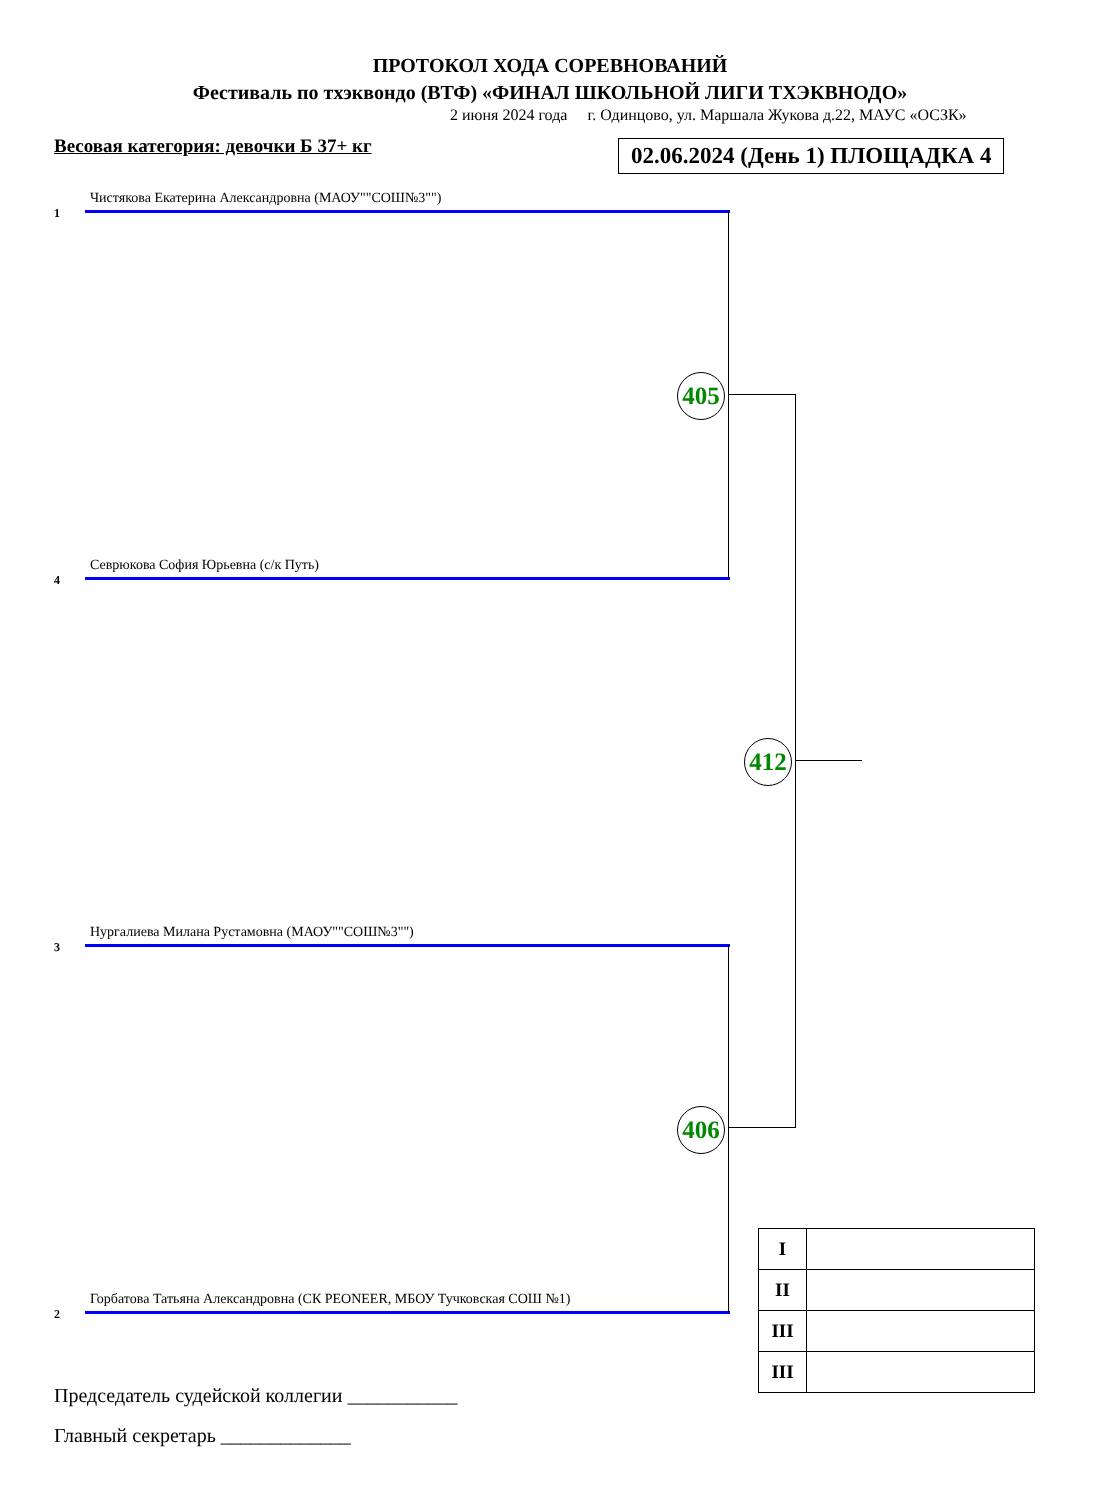ПРОТОКОЛ ХОДА СОРЕВНОВАНИЙ
Фестиваль по тхэквондо (ВТФ) «ФИНАЛ ШКОЛЬНОЙ ЛИГИ ТХЭКВНОДО»
2 июня 2024 года г. Одинцово, ул. Маршала Жукова д.22, МАУС «ОСЗК»
Весовая категория: девочки Б 37+ кг 02.06.2024 (День 1) ПЛОЩАДКА 4
Чистякова Екатерина Александровна (МАОУ""СОШ№3"")
1
Севрюкова София Юрьевна (с/к Путь)
4
Нургалиева Милана Рустамовна (МАОУ""СОШ№3"")
3
Горбатова Татьяна Александровна (СК PEONEER, МБОУ Тучковская СОШ №1)
2
405
406
412
| I | |
| II | |
| III | |
| III | |
Председатель судейской коллегии ___________
Главный секретарь _____________